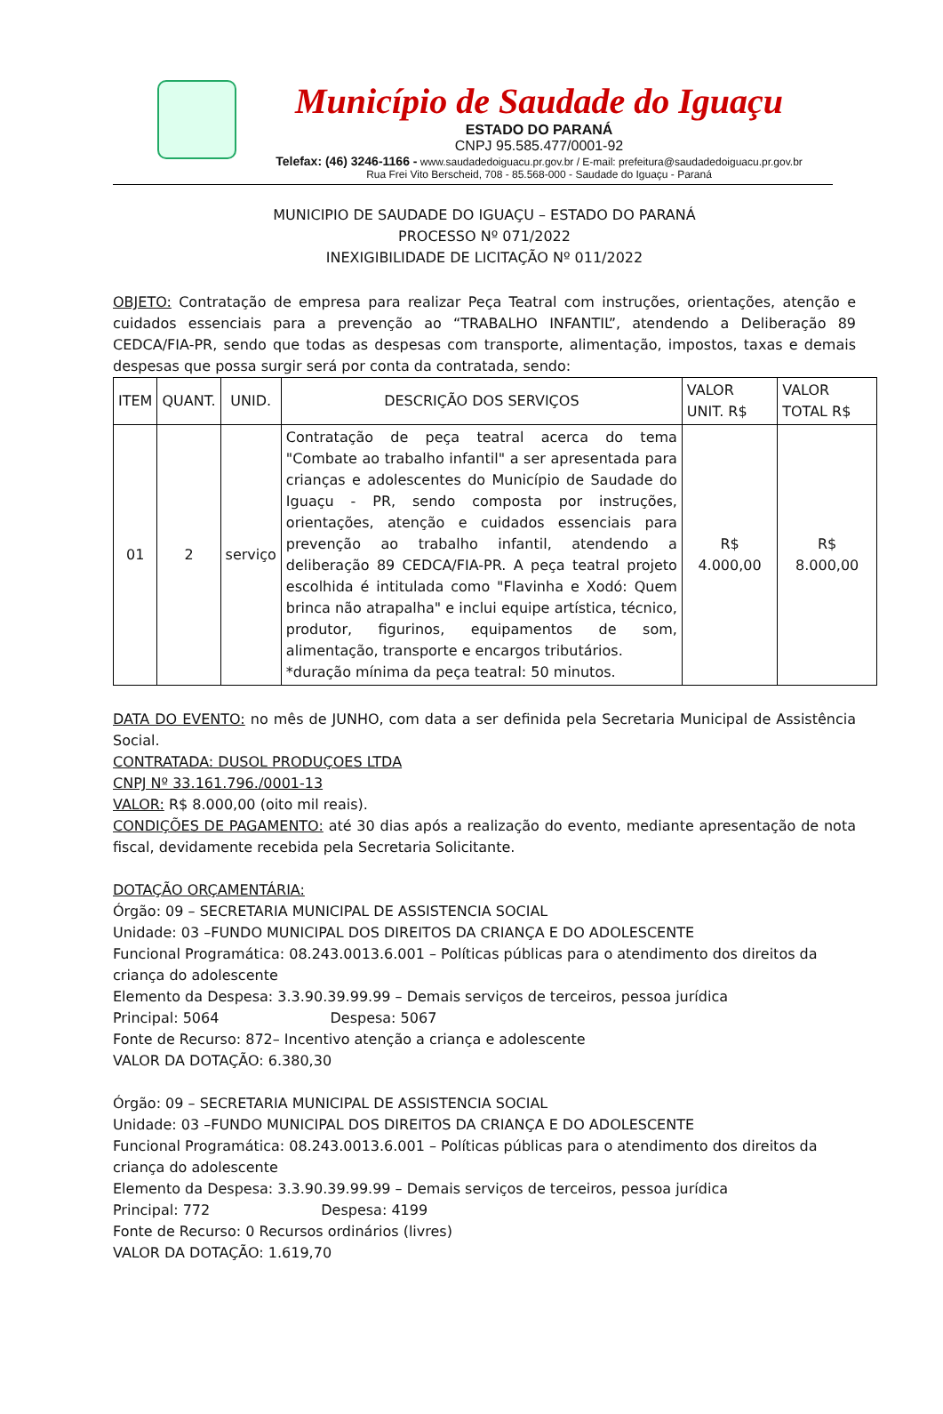Município de Saudade do Iguaçu
ESTADO DO PARANÁ
CNPJ 95.585.477/0001-92
Telefax: (46) 3246-1166 - www.saudadedoiguacu.pr.gov.br / E-mail: prefeitura@saudadedoiguacu.pr.gov.br
Rua Frei Vito Berscheid, 708 - 85.568-000 - Saudade do Iguaçu - Paraná
MUNICIPIO DE SAUDADE DO IGUAÇU – ESTADO DO PARANÁ
PROCESSO Nº 071/2022
INEXIGIBILIDADE DE LICITAÇÃO Nº 011/2022
OBJETO: Contratação de empresa para realizar Peça Teatral com instruções, orientações, atenção e cuidados essenciais para a prevenção ao “TRABALHO INFANTIL”, atendendo a Deliberação 89 CEDCA/FIA-PR, sendo que todas as despesas com transporte, alimentação, impostos, taxas e demais despesas que possa surgir será por conta da contratada, sendo:
| ITEM | QUANT. | UNID. | DESCRIÇÃO DOS SERVIÇOS | VALOR UNIT. R$ | VALOR TOTAL R$ |
| --- | --- | --- | --- | --- | --- |
| 01 | 2 | serviço | Contratação de peça teatral acerca do tema "Combate ao trabalho infantil" a ser apresentada para crianças e adolescentes do Município de Saudade do Iguaçu - PR, sendo composta por instruções, orientações, atenção e cuidados essenciais para prevenção ao trabalho infantil, atendendo a deliberação 89 CEDCA/FIA-PR. A peça teatral projeto escolhida é intitulada como "Flavinha e Xodó: Quem brinca não atrapalha" e inclui equipe artística, técnico, produtor, figurinos, equipamentos de som, alimentação, transporte e encargos tributários. *duração mínima da peça teatral: 50 minutos. | R$ 4.000,00 | R$ 8.000,00 |
DATA DO EVENTO: no mês de JUNHO, com data a ser definida pela Secretaria Municipal de Assistência Social.
CONTRATADA: DUSOL PRODUÇOES LTDA
CNPJ Nº 33.161.796./0001-13
VALOR: R$ 8.000,00 (oito mil reais).
CONDIÇÕES DE PAGAMENTO: até 30 dias após a realização do evento, mediante apresentação de nota fiscal, devidamente recebida pela Secretaria Solicitante.
DOTAÇÃO ORÇAMENTÁRIA:
Órgão: 09 – SECRETARIA MUNICIPAL DE ASSISTENCIA SOCIAL
Unidade: 03 –FUNDO MUNICIPAL DOS DIREITOS DA CRIANÇA E DO ADOLESCENTE
Funcional Programática: 08.243.0013.6.001 – Políticas públicas para o atendimento dos direitos da criança do adolescente
Elemento da Despesa: 3.3.90.39.99.99 – Demais serviços de terceiros, pessoa jurídica
Principal: 5064 Despesa: 5067
Fonte de Recurso: 872– Incentivo atenção a criança e adolescente
VALOR DA DOTAÇÃO: 6.380,30
Órgão: 09 – SECRETARIA MUNICIPAL DE ASSISTENCIA SOCIAL
Unidade: 03 –FUNDO MUNICIPAL DOS DIREITOS DA CRIANÇA E DO ADOLESCENTE
Funcional Programática: 08.243.0013.6.001 – Políticas públicas para o atendimento dos direitos da criança do adolescente
Elemento da Despesa: 3.3.90.39.99.99 – Demais serviços de terceiros, pessoa jurídica
Principal: 772 Despesa: 4199
Fonte de Recurso: 0 Recursos ordinários (livres)
VALOR DA DOTAÇÃO: 1.619,70